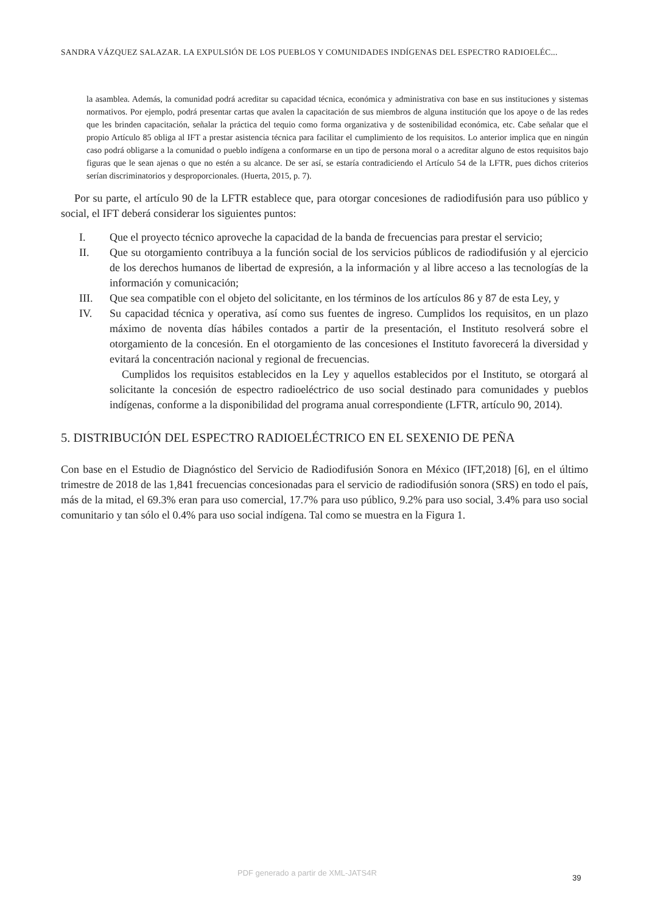SANDRA VÁZQUEZ SALAZAR. LA EXPULSIÓN DE LOS PUEBLOS Y COMUNIDADES INDÍGENAS DEL ESPECTRO RADIOELÉC...
la asamblea. Además, la comunidad podrá acreditar su capacidad técnica, económica y administrativa con base en sus instituciones y sistemas normativos. Por ejemplo, podrá presentar cartas que avalen la capacitación de sus miembros de alguna institución que los apoye o de las redes que les brinden capacitación, señalar la práctica del tequio como forma organizativa y de sostenibilidad económica, etc. Cabe señalar que el propio Artículo 85 obliga al IFT a prestar asistencia técnica para facilitar el cumplimiento de los requisitos. Lo anterior implica que en ningún caso podrá obligarse a la comunidad o pueblo indígena a conformarse en un tipo de persona moral o a acreditar alguno de estos requisitos bajo figuras que le sean ajenas o que no estén a su alcance. De ser así, se estaría contradiciendo el Artículo 54 de la LFTR, pues dichos criterios serían discriminatorios y desproporcionales. (Huerta, 2015, p. 7).
Por su parte, el artículo 90 de la LFTR establece que, para otorgar concesiones de radiodifusión para uso público y social, el IFT deberá considerar los siguientes puntos:
I. Que el proyecto técnico aproveche la capacidad de la banda de frecuencias para prestar el servicio;
II. Que su otorgamiento contribuya a la función social de los servicios públicos de radiodifusión y al ejercicio de los derechos humanos de libertad de expresión, a la información y al libre acceso a las tecnologías de la información y comunicación;
III. Que sea compatible con el objeto del solicitante, en los términos de los artículos 86 y 87 de esta Ley, y
IV. Su capacidad técnica y operativa, así como sus fuentes de ingreso. Cumplidos los requisitos, en un plazo máximo de noventa días hábiles contados a partir de la presentación, el Instituto resolverá sobre el otorgamiento de la concesión. En el otorgamiento de las concesiones el Instituto favorecerá la diversidad y evitará la concentración nacional y regional de frecuencias.
Cumplidos los requisitos establecidos en la Ley y aquellos establecidos por el Instituto, se otorgará al solicitante la concesión de espectro radioeléctrico de uso social destinado para comunidades y pueblos indígenas, conforme a la disponibilidad del programa anual correspondiente (LFTR, artículo 90, 2014).
5. DISTRIBUCIÓN DEL ESPECTRO RADIOELÉCTRICO EN EL SEXENIO DE PEÑA
Con base en el Estudio de Diagnóstico del Servicio de Radiodifusión Sonora en México (IFT,2018) [6], en el último trimestre de 2018 de las 1,841 frecuencias concesionadas para el servicio de radiodifusión sonora (SRS) en todo el país, más de la mitad, el 69.3% eran para uso comercial, 17.7% para uso público, 9.2% para uso social, 3.4% para uso social comunitario y tan sólo el 0.4% para uso social indígena. Tal como se muestra en la Figura 1.
PDF generado a partir de XML-JATS4R
39